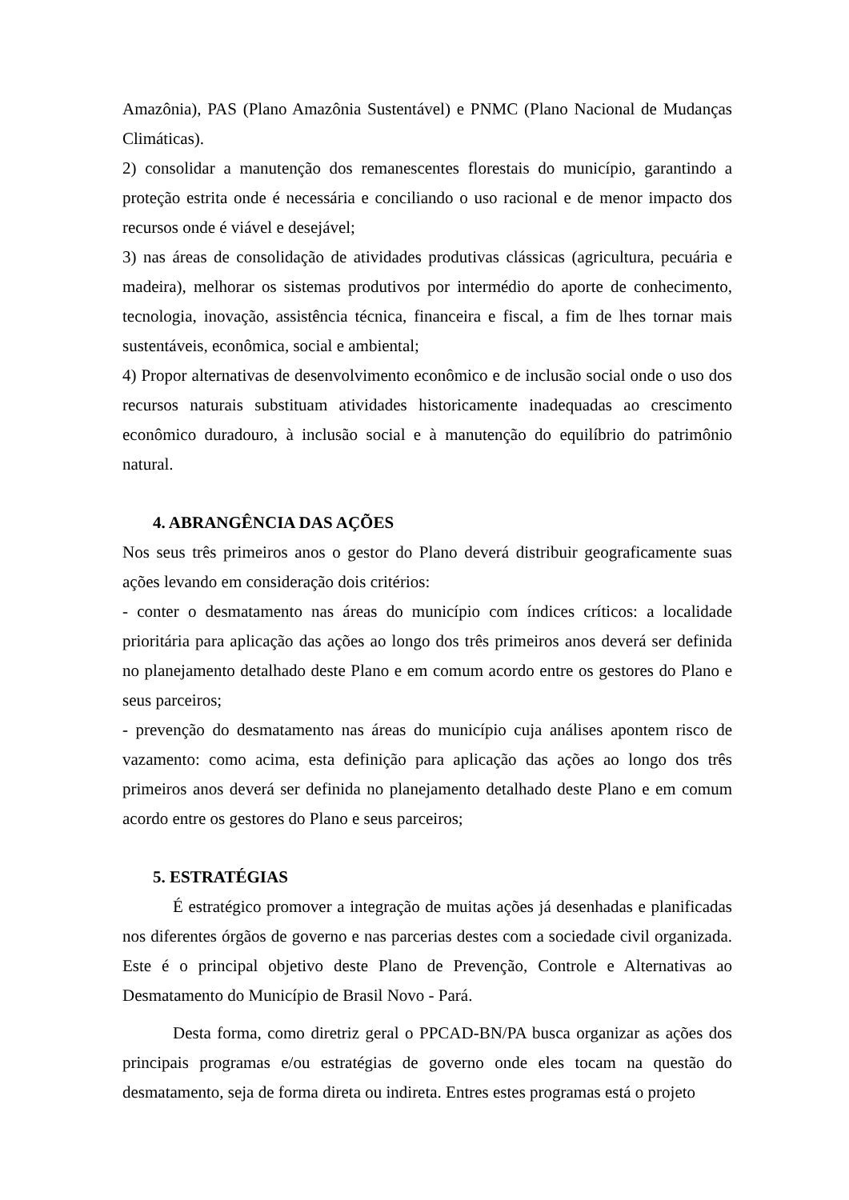Amazônia), PAS (Plano Amazônia Sustentável) e PNMC (Plano Nacional de Mudanças Climáticas).
2) consolidar a manutenção dos remanescentes florestais do município, garantindo a proteção estrita onde é necessária e conciliando o uso racional e de menor impacto dos recursos onde é viável e desejável;
3) nas áreas de consolidação de atividades produtivas clássicas (agricultura, pecuária e madeira), melhorar os sistemas produtivos por intermédio do aporte de conhecimento, tecnologia, inovação, assistência técnica, financeira e fiscal, a fim de lhes tornar mais sustentáveis, econômica, social e ambiental;
4) Propor alternativas de desenvolvimento econômico e de inclusão social onde o uso dos recursos naturais substituam atividades historicamente inadequadas ao crescimento econômico duradouro, à inclusão social e à manutenção do equilíbrio do patrimônio natural.
4. ABRANGÊNCIA DAS AÇÕES
Nos seus três primeiros anos o gestor do Plano deverá distribuir geograficamente suas ações levando em consideração dois critérios:
- conter o desmatamento nas áreas do município com índices críticos: a localidade prioritária para aplicação das ações ao longo dos três primeiros anos deverá ser definida no planejamento detalhado deste Plano e em comum acordo entre os gestores do Plano e seus parceiros;
- prevenção do desmatamento nas áreas do município cuja análises apontem risco de vazamento: como acima, esta definição para aplicação das ações ao longo dos três primeiros anos deverá ser definida no planejamento detalhado deste Plano e em comum acordo entre os gestores do Plano e seus parceiros;
5. ESTRATÉGIAS
É estratégico promover a integração de muitas ações já desenhadas e planificadas nos diferentes órgãos de governo e nas parcerias destes com a sociedade civil organizada. Este é o principal objetivo deste Plano de Prevenção, Controle e Alternativas ao Desmatamento do Município de Brasil Novo - Pará.
Desta forma, como diretriz geral o PPCAD-BN/PA busca organizar as ações dos principais programas e/ou estratégias de governo onde eles tocam na questão do desmatamento, seja de forma direta ou indireta. Entres estes programas está o projeto